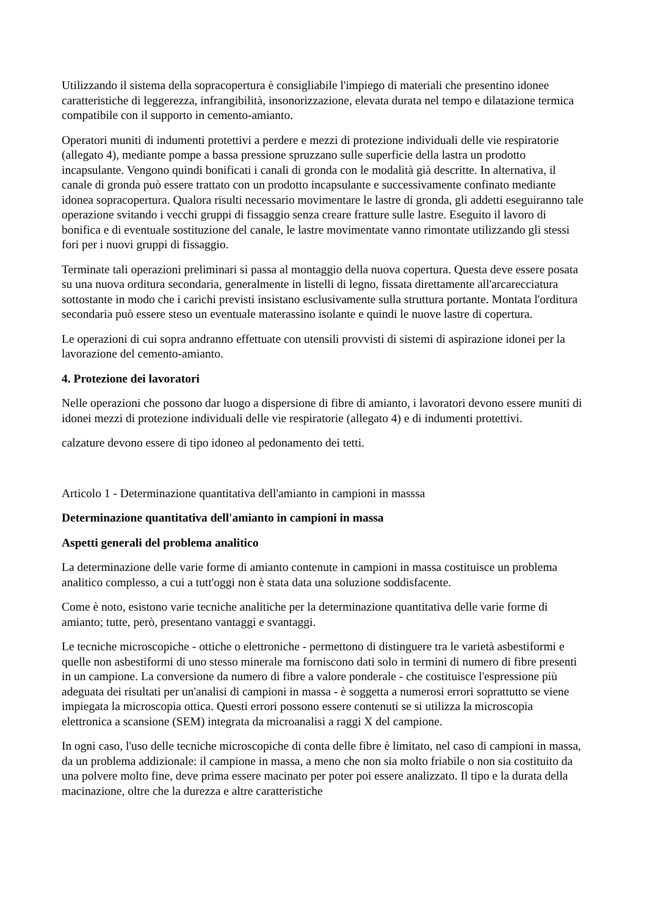Utilizzando il sistema della sopracopertura è consigliabile l'impiego di materiali che presentino idonee caratteristiche di leggerezza, infrangibilità, insonorizzazione, elevata durata nel tempo e dilatazione termica compatibile con il supporto in cemento-amianto.
Operatori muniti di indumenti protettivi a perdere e mezzi di protezione individuali delle vie respiratorie (allegato 4), mediante pompe a bassa pressione spruzzano sulle superficie della lastra un prodotto incapsulante. Vengono quindi bonificati i canali di gronda con le modalità già descritte. In alternativa, il canale di gronda può essere trattato con un prodotto incapsulante e successivamente confinato mediante idonea sopracopertura. Qualora risulti necessario movimentare le lastre di gronda, gli addetti eseguiranno tale operazione svitando i vecchi gruppi di fissaggio senza creare fratture sulle lastre. Eseguito il lavoro di bonifica e di eventuale sostituzione del canale, le lastre movimentate vanno rimontate utilizzando gli stessi fori per i nuovi gruppi di fissaggio.
Terminate tali operazioni preliminari si passa al montaggio della nuova copertura. Questa deve essere posata su una nuova orditura secondaria, generalmente in listelli di legno, fissata direttamente all'arcarecciatura sottostante in modo che i carichi previsti insistano esclusivamente sulla struttura portante. Montata l'orditura secondaria può essere steso un eventuale materassino isolante e quindi le nuove lastre di copertura.
Le operazioni di cui sopra andranno effettuate con utensili provvisti di sistemi di aspirazione idonei per la lavorazione del cemento-amianto.
4. Protezione dei lavoratori
Nelle operazioni che possono dar luogo a dispersione di fibre di amianto, i lavoratori devono essere muniti di idonei mezzi di protezione individuali delle vie respiratorie (allegato 4) e di indumenti protettivi.
calzature devono essere di tipo idoneo al pedonamento dei tetti.
Articolo 1 - Determinazione quantitativa dell'amianto in campioni in masssa
Determinazione quantitativa dell'amianto in campioni in massa
Aspetti generali del problema analitico
La determinazione delle varie forme di amianto contenute in campioni in massa costituisce un problema analitico complesso, a cui a tutt'oggi non è stata data una soluzione soddisfacente.
Come è noto, esistono varie tecniche analitiche per la determinazione quantitativa delle varie forme di amianto; tutte, però, presentano vantaggi e svantaggi.
Le tecniche microscopiche - ottiche o elettroniche - permettono di distinguere tra le varietà asbestiformi e quelle non asbestiformi di uno stesso minerale ma forniscono dati solo in termini di numero di fibre presenti in un campione. La conversione da numero di fibre a valore ponderale - che costituisce l'espressione più adeguata dei risultati per un'analisi di campioni in massa - è soggetta a numerosi errori soprattutto se viene impiegata la microscopia ottica. Questi errori possono essere contenuti se si utilizza la microscopia elettronica a scansione (SEM) integrata da microanalisi a raggi X del campione.
In ogni caso, l'uso delle tecniche microscopiche di conta delle fibre è limitato, nel caso di campioni in massa, da un problema addizionale: il campione in massa, a meno che non sia molto friabile o non sia costituito da una polvere molto fine, deve prima essere macinato per poter poi essere analizzato. Il tipo e la durata della macinazione, oltre che la durezza e altre caratteristiche